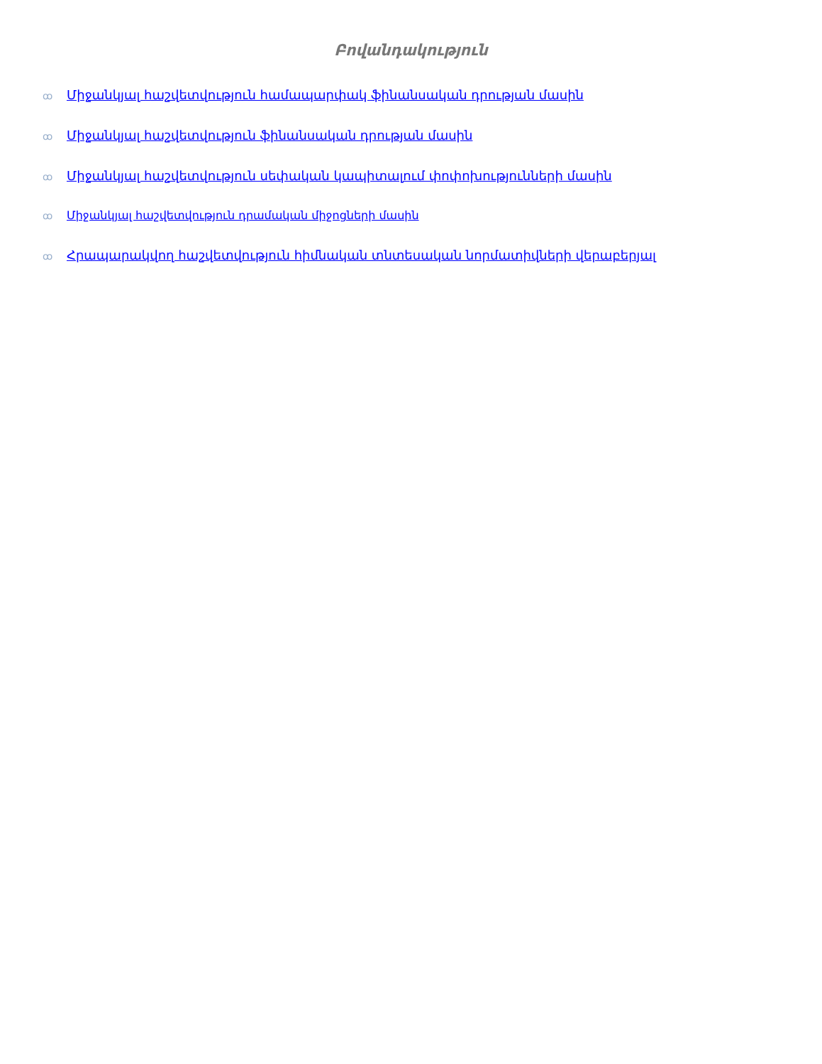Բովանդակություն
ꝏ Միջանկյալ հաշվետվություն համապարփակ ֆինանսական դրության մասին
ꝏ Միջանկյալ հաշվետվություն ֆինանսական դրության մասին
ꝏ Միջանկյալ հաշվետվություն սեփական կապիտալում փոփոխությունների մասին
ꝏ Միջանկյալ հաշվետվություն դրամական միջոցների մասին
ꝏ Հրապարակվող հաշվետվություն հիմնական տնտեսական նորմատիվների վերաբերյալ